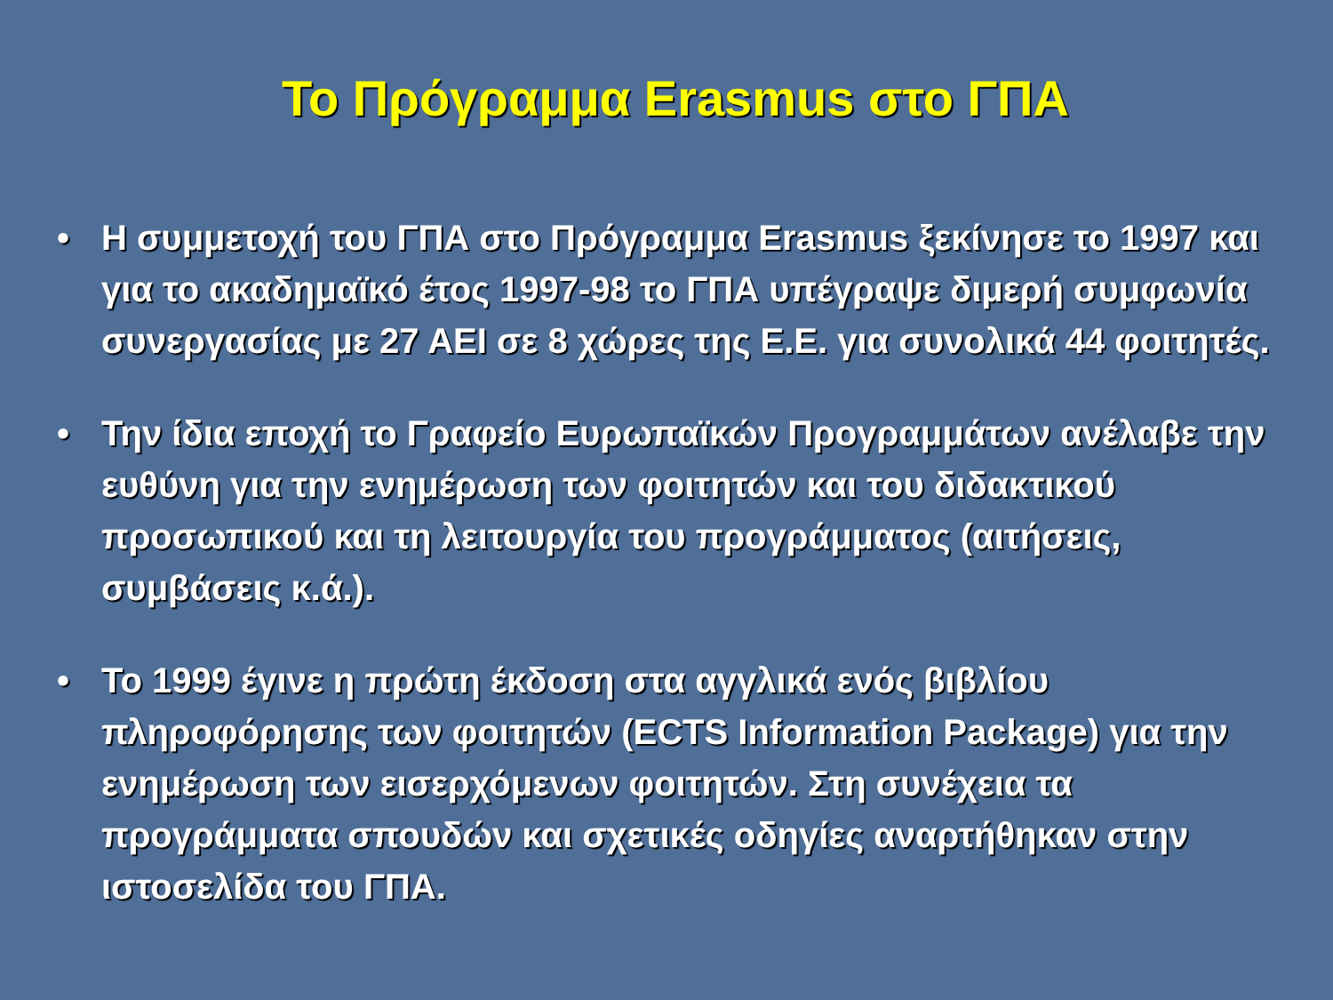Το Πρόγραμμα Erasmus στο ΓΠΑ
• Η συμμετοχή του ΓΠΑ στο Πρόγραμμα Erasmus ξεκίνησε το 1997 και για το ακαδημαϊκό έτος 1997-98 το ΓΠΑ υπέγραψε διμερή συμφωνία συνεργασίας με 27 ΑΕΙ σε 8 χώρες της Ε.Ε. για συνολικά 44 φοιτητές.
• Την ίδια εποχή το Γραφείο Ευρωπαϊκών Προγραμμάτων ανέλαβε την ευθύνη για την ενημέρωση των φοιτητών και του διδακτικού προσωπικού και τη λειτουργία του προγράμματος (αιτήσεις, συμβάσεις κ.ά.).
• Το 1999 έγινε η πρώτη έκδοση στα αγγλικά ενός βιβλίου πληροφόρησης των φοιτητών (ECTS Information Package) για την ενημέρωση των εισερχόμενων φοιτητών. Στη συνέχεια τα προγράμματα σπουδών και σχετικές οδηγίες αναρτήθηκαν στην ιστοσελίδα του ΓΠΑ.